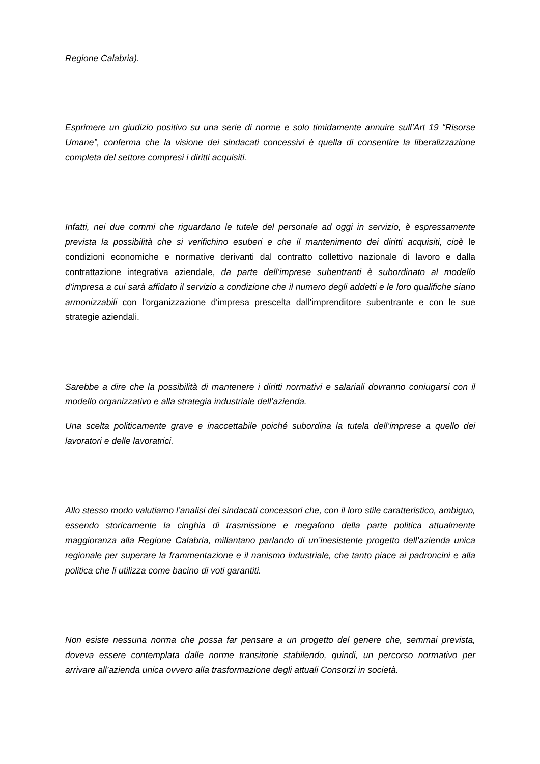Regione Calabria).
Esprimere un giudizio positivo su una serie di norme e solo timidamente annuire sull’Art 19 “Risorse Umane”, conferma che la visione dei sindacati concessivi è quella di consentire la liberalizzazione completa del settore compresi i diritti acquisiti.
Infatti, nei due commi che riguardano le tutele del personale ad oggi in servizio, è espressamente prevista la possibilità che si verifichino esuberi e che il mantenimento dei diritti acquisiti, cioè le condizioni economiche e normative derivanti dal contratto collettivo nazionale di lavoro e dalla contrattazione integrativa aziendale, da parte dell’imprese subentranti è subordinato al modello d’impresa a cui sarà affidato il servizio a condizione che il numero degli addetti e le loro qualifiche siano armonizzabili con l'organizzazione d'impresa prescelta dall'imprenditore subentrante e con le sue strategie aziendali.
Sarebbe a dire che la possibilità di mantenere i diritti normativi e salariali dovranno coniugarsi con il modello organizzativo e alla strategia industriale dell’azienda.
Una scelta politicamente grave e inaccettabile poiché subordina la tutela dell’imprese a quello dei lavoratori e delle lavoratrici.
Allo stesso modo valutiamo l’analisi dei sindacati concessori che, con il loro stile caratteristico, ambiguo, essendo storicamente la cinghia di trasmissione e megafono della parte politica attualmente maggioranza alla Regione Calabria, millantano parlando di un’inesistente progetto dell’azienda unica regionale per superare la frammentazione e il nanismo industriale, che tanto piace ai padroncini e alla politica che li utilizza come bacino di voti garantiti.
Non esiste nessuna norma che possa far pensare a un progetto del genere che, semmai prevista, doveva essere contemplata dalle norme transitorie stabilendo, quindi, un percorso normativo per arrivare all’azienda unica ovvero alla trasformazione degli attuali Consorzi in società.